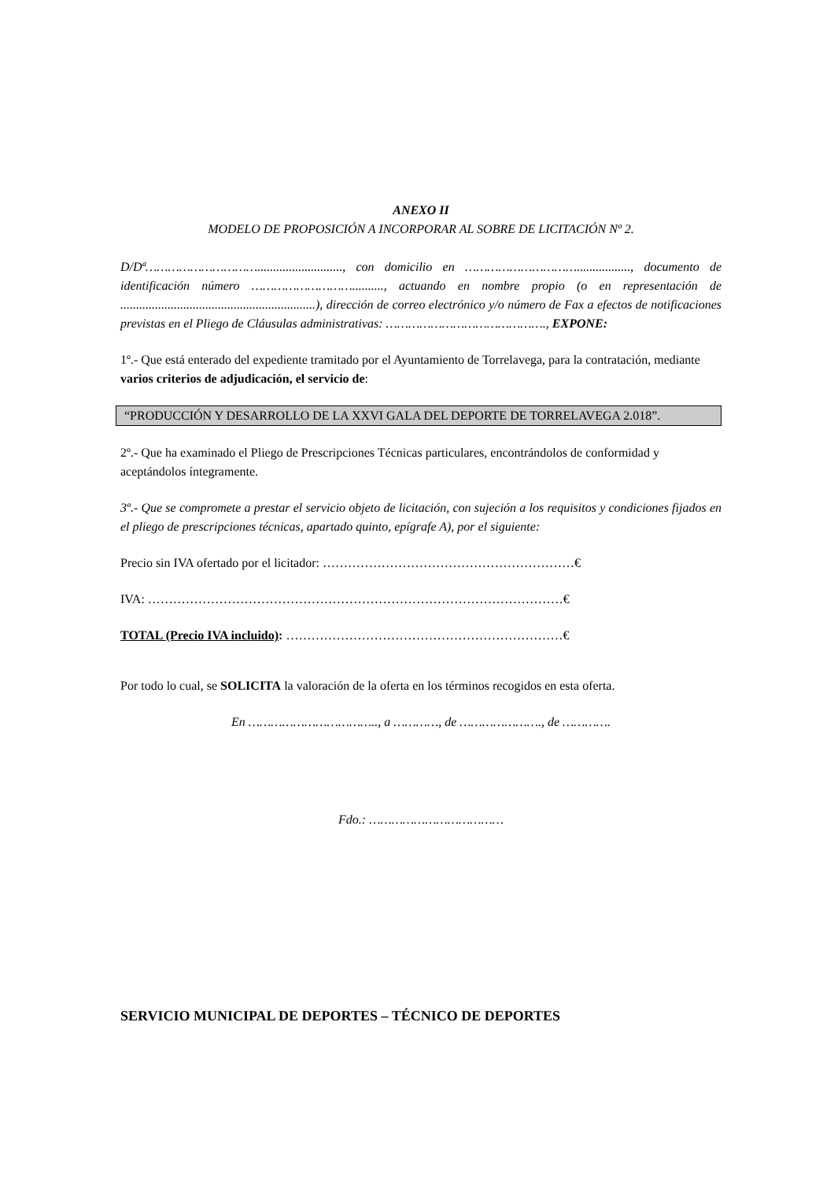ANEXO II
MODELO DE PROPOSICIÓN A INCORPORAR AL SOBRE DE LICITACIÓN Nº 2.
D/Dª…………………………..........................., con domicilio en …………………………................., documento de identificación número ……………………….........., actuando en nombre propio (o en representación de ..............................................................), dirección de correo electrónico y/o número de Fax a efectos de notificaciones previstas en el Pliego de Cláusulas administrativas: ……………………………………., EXPONE:
1º.- Que está enterado del expediente tramitado por el Ayuntamiento de Torrelavega, para la contratación, mediante varios criterios de adjudicación, el servicio de:
“PRODUCCIÓN Y DESARROLLO DE LA XXVI GALA DEL DEPORTE DE TORRELAVEGA 2.018”.
2º.- Que ha examinado el Pliego de Prescripciones Técnicas particulares, encontrándolos de conformidad y aceptándolos íntegramente.
3º.- Que se compromete a prestar el servicio objeto de licitación, con sujeción a los requisitos y condiciones fijados en el pliego de prescripciones técnicas, apartado quinto, epígrafe A), por el siguiente:
Precio sin IVA ofertado por el licitador: ……………………………………………………€
IVA: ………………………………………………………………………………………€
TOTAL (Precio IVA incluido): …………………………………………………………€
Por todo lo cual, se SOLICITA la valoración de la oferta en los términos recogidos en esta oferta.
En …………………………….., a …………, de …………………., de ………….
Fdo.: ………………………………
SERVICIO MUNICIPAL DE DEPORTES – TÉCNICO DE DEPORTES